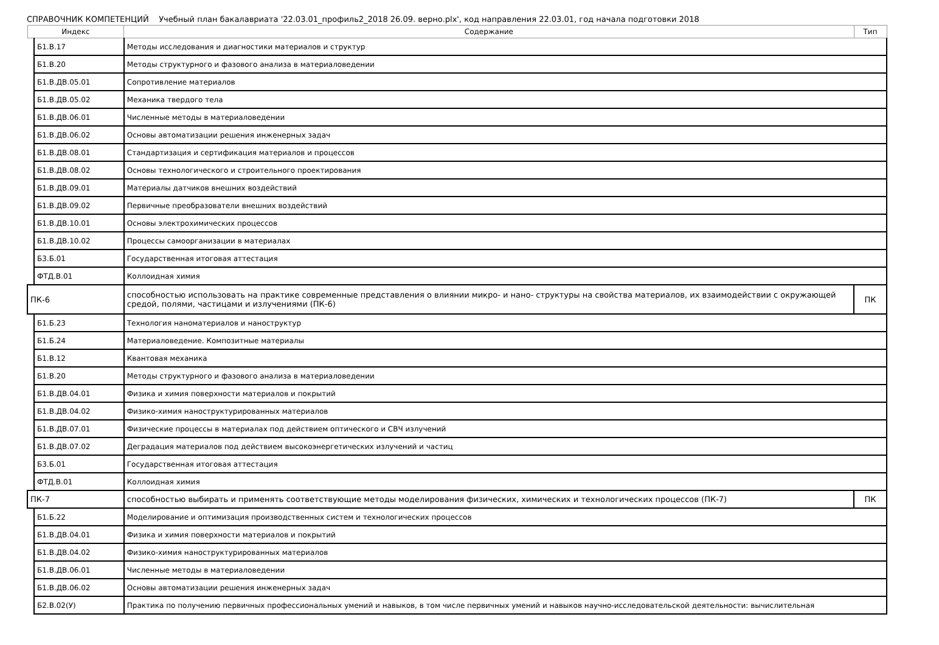СПРАВОЧНИК КОМПЕТЕНЦИЙ Учебный план бакалавриата '22.03.01_профиль2_2018 26.09. верно.plx', код направления 22.03.01, год начала подготовки 2018
| Индекс | | Содержание | Тип |
| --- | --- | --- | --- |
| | Б1.В.17 | Методы исследования и диагностики материалов и структур | |
| | Б1.В.20 | Методы структурного и фазового анализа в материаловедении | |
| | Б1.В.ДВ.05.01 | Сопротивление материалов | |
| | Б1.В.ДВ.05.02 | Механика твердого тела | |
| | Б1.В.ДВ.06.01 | Численные методы в материаловедении | |
| | Б1.В.ДВ.06.02 | Основы автоматизации решения инженерных задач | |
| | Б1.В.ДВ.08.01 | Стандартизация и сертификация материалов и процессов | |
| | Б1.В.ДВ.08.02 | Основы технологического и строительного проектирования | |
| | Б1.В.ДВ.09.01 | Материалы датчиков внешних воздействий | |
| | Б1.В.ДВ.09.02 | Первичные преобразователи внешних воздействий | |
| | Б1.В.ДВ.10.01 | Основы электрохимических процессов | |
| | Б1.В.ДВ.10.02 | Процессы самоорганизации в материалах | |
| | Б3.Б.01 | Государственная итоговая аттестация | |
| | ФТД.В.01 | Коллоидная химия | |
| ПК-6 | | способностью использовать на практике современные представления о влиянии микро- и нано- структуры на свойства материалов, их взаимодействии с окружающей средой, полями, частицами и излучениями (ПК-6) | ПК |
| | Б1.Б.23 | Технология наноматериалов и наноструктур | |
| | Б1.Б.24 | Материаловедение. Композитные материалы | |
| | Б1.В.12 | Квантовая механика | |
| | Б1.В.20 | Методы структурного и фазового анализа в материаловедении | |
| | Б1.В.ДВ.04.01 | Физика и химия поверхности материалов и покрытий | |
| | Б1.В.ДВ.04.02 | Физико-химия наноструктурированных материалов | |
| | Б1.В.ДВ.07.01 | Физические процессы в материалах под действием оптического и СВЧ излучений | |
| | Б1.В.ДВ.07.02 | Деградация материалов под действием высокоэнергетических излучений и частиц | |
| | Б3.Б.01 | Государственная итоговая аттестация | |
| | ФТД.В.01 | Коллоидная химия | |
| ПК-7 | | способностью выбирать и применять соответствующие методы моделирования физических, химических и технологических процессов (ПК-7) | ПК |
| | Б1.Б.22 | Моделирование и оптимизация производственных систем и технологических процессов | |
| | Б1.В.ДВ.04.01 | Физика и химия поверхности материалов и покрытий | |
| | Б1.В.ДВ.04.02 | Физико-химия наноструктурированных материалов | |
| | Б1.В.ДВ.06.01 | Численные методы в материаловедении | |
| | Б1.В.ДВ.06.02 | Основы автоматизации решения инженерных задач | |
| | Б2.В.02(У) | Практика по получению первичных профессиональных умений и навыков, в том числе первичных умений и навыков научно-исследовательской деятельности: вычислительная | |